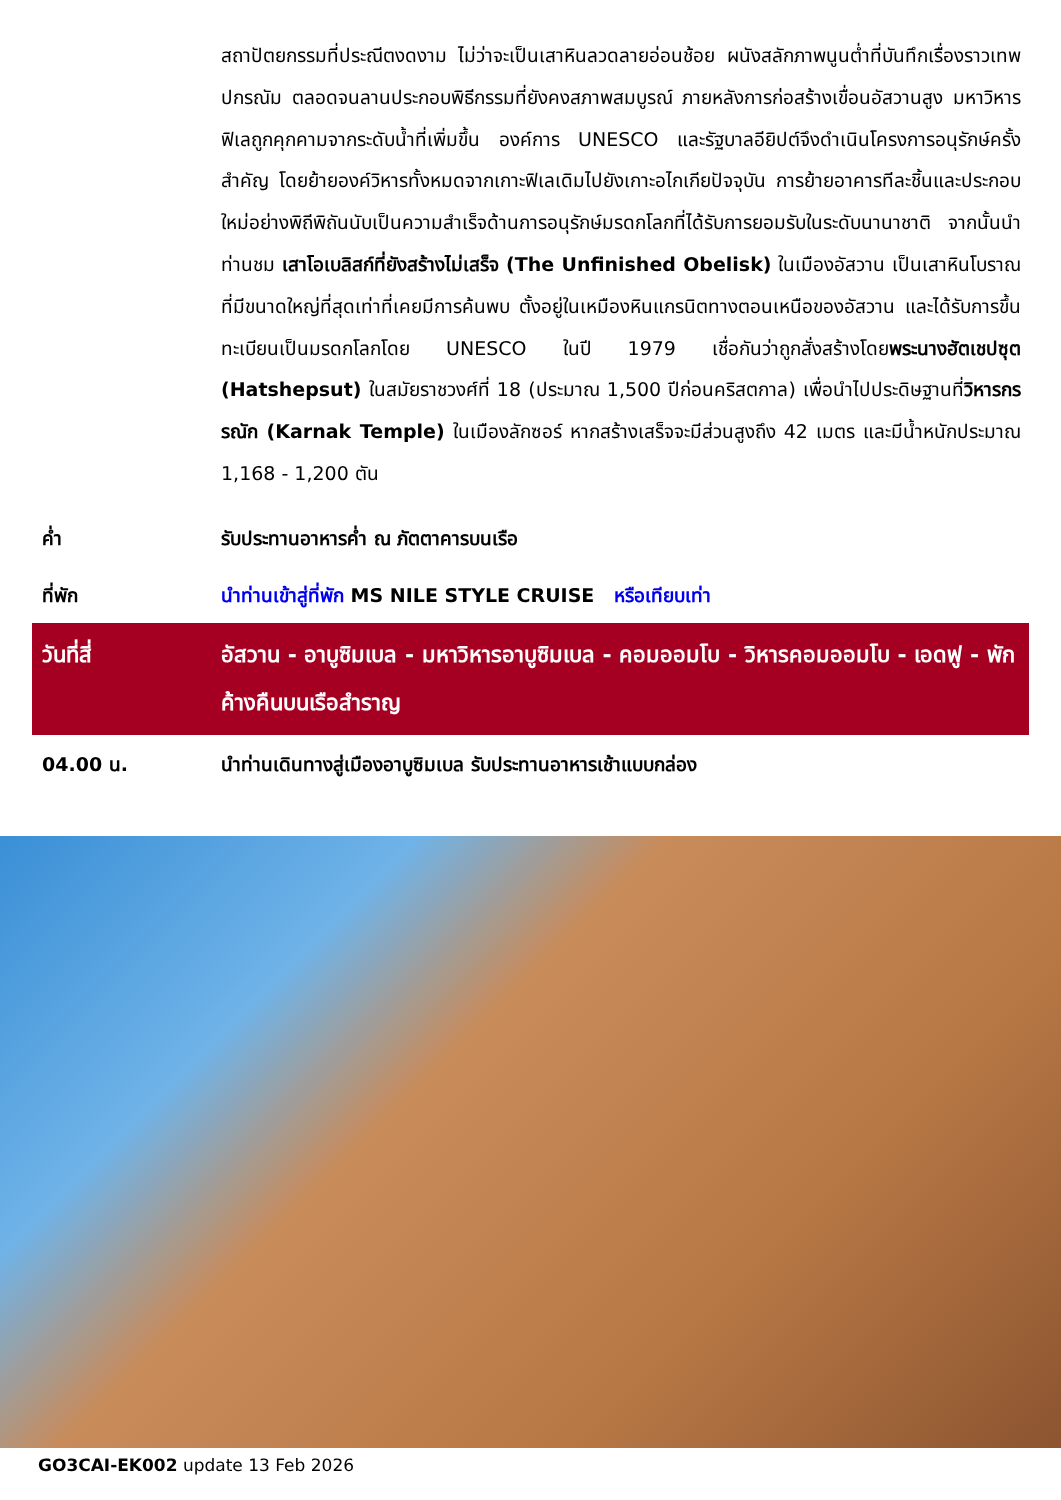สถาปัตยกรรมที่ประณีตงดงาม ไม่ว่าจะเป็นเสาหินลวดลายอ่อนช้อย ผนังสลักภาพนูนต่ำที่บันทึกเรื่องราวเทพปกรณัม ตลอดจนลานประกอบพิธีกรรมที่ยังคงสภาพสมบูรณ์ ภายหลังการก่อสร้างเขื่อนอัสวานสูง มหาวิหารฟิเลถูกคุกคามจากระดับน้ำที่เพิ่มขึ้น องค์การ UNESCO และรัฐบาลอียิปต์จึงดำเนินโครงการอนุรักษ์ครั้งสำคัญ โดยย้ายองค์วิหารทั้งหมดจากเกาะฟิเลเดิมไปยังเกาะอไกเกียปัจจุบัน การย้ายอาคารทีละชิ้นและประกอบใหม่อย่างพิถีพิถันนับเป็นความสำเร็จด้านการอนุรักษ์มรดกโลกที่ได้รับการยอมรับในระดับนานาชาติ จากนั้นนำท่านชม เสาโอเบลิสก์ที่ยังสร้างไม่เสร็จ (The Unfinished Obelisk) ในเมืองอัสวาน เป็นเสาหินโบราณที่มีขนาดใหญ่ที่สุดเท่าที่เคยมีการค้นพบ ตั้งอยู่ในเหมืองหินแกรนิตทางตอนเหนือของอัสวาน และได้รับการขึ้นทะเบียนเป็นมรดกโลกโดย UNESCO ในปี 1979 เชื่อกันว่าถูกสั่งสร้างโดยพระนางฮัตเชปซุต (Hatshepsut) ในสมัยราชวงศ์ที่ 18 (ประมาณ 1,500 ปีก่อนคริสตกาล) เพื่อนำไปประดิษฐานที่วิหารกรรณัก (Karnak Temple) ในเมืองลักซอร์ หากสร้างเสร็จจะมีส่วนสูงถึง 42 เมตร และมีน้ำหนักประมาณ 1,168 - 1,200 ตัน
ค่ำ รับประทานอาหารค่ำ ณ ภัตตาคารบนเรือ
ที่พัก นำท่านเข้าสู่ที่พัก MS NILE STYLE CRUISE หรือเทียบเท่า
วันที่สี่ อัสวาน - อาบูซิมเบล - มหาวิหารอาบูซิมเบล - คอมออมโบ - วิหารคอมออมโบ - เอดฟู - พักค้างคืนบนเรือสำราญ
04.00 น. นำท่านเดินทางสู่เมืองอาบูซิมเบล รับประทานอาหารเช้าแบบกล่อง
GO3CAI-EK002 update 13 Feb 2026